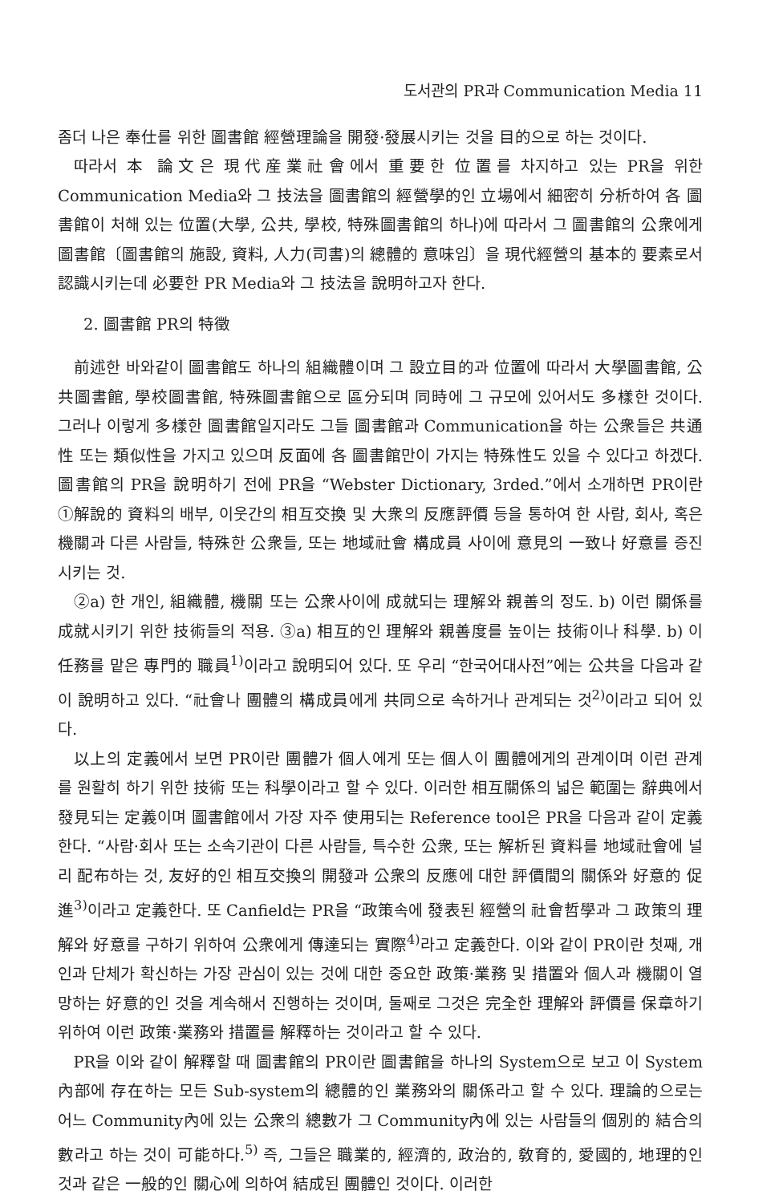도서관의 PR과 Communication Media 11
좀더 나은 奉仕를 위한 圖書館 經營理論을 開發·發展시키는 것을 目的으로 하는 것이다.
따라서 本 論文은 現代産業社會에서 重要한 位置를 차지하고 있는 PR을 위한 Communication Media와 그 技法을 圖書館의 經營學的인 立場에서 細密히 分析하여 各 圖書館이 처해 있는 位置(大學, 公共, 學校, 特殊圖書館의 하나)에 따라서 그 圖書館의 公衆에게 圖書館〔圖書館의 施設, 資料, 人力(司書)의 總體的 意味임〕을 現代經營의 基本的 要素로서 認識시키는데 必要한 PR Media와 그 技法을 說明하고자 한다.
2. 圖書館 PR의 特徵
前述한 바와같이 圖書館도 하나의 組織體이며 그 設立目的과 位置에 따라서 大學圖書館, 公共圖書館, 學校圖書館, 特殊圖書館으로 區分되며 同時에 그 규모에 있어서도 多樣한 것이다. 그러나 이렇게 多樣한 圖書館일지라도 그들 圖書館과 Communication을 하는 公衆들은 共通性 또는 類似性을 가지고 있으며 反面에 各 圖書館만이 가지는 特殊性도 있을 수 있다고 하겠다. 圖書館의 PR을 說明하기 전에 PR을 “Webster Dictionary, 3rded.”에서 소개하면 PR이란 ①解說的 資料의 배부, 이웃간의 相互交換 및 大衆의 反應評價 등을 통하여 한 사람, 회사, 혹은 機關과 다른 사람들, 特殊한 公衆들, 또는 地域社會 構成員 사이에 意見의 一致나 好意를 증진시키는 것.
②a) 한 개인, 組織體, 機關 또는 公衆사이에 成就되는 理解와 親善의 정도. b) 이런 關係를 成就시키기 위한 技術들의 적용. ③a) 相互的인 理解와 親善度를 높이는 技術이나 科學. b) 이 任務를 맡은 專門的 職員<sup>1)</sup>이라고 說明되어 있다. 또 우리 “한국어대사전”에는 公共을 다음과 같이 說明하고 있다. “社會나 團體의 構成員에게 共同으로 속하거나 관계되는 것<sup>2)</sup>이라고 되어 있다.
以上의 定義에서 보면 PR이란 團體가 個人에게 또는 個人이 團體에게의 관계이며 이런 관계를 원활히 하기 위한 技術 또는 科學이라고 할 수 있다. 이러한 相互關係의 넓은 範圍는 辭典에서 發見되는 定義이며 圖書館에서 가장 자주 使用되는 Reference tool은 PR을 다음과 같이 定義한다. “사람·회사 또는 소속기관이 다른 사람들, 특수한 公衆, 또는 解析된 資料를 地域社會에 널리 配布하는 것, 友好的인 相互交換의 開發과 公衆의 反應에 대한 評價間의 關係와 好意的 促進<sup>3)</sup>이라고 定義한다. 또 Canfield는 PR을 “政策속에 發表된 經營의 社會哲學과 그 政策의 理解와 好意를 구하기 위하여 公衆에게 傳達되는 實際<sup>4)</sup>라고 定義한다. 이와 같이 PR이란 첫째, 개인과 단체가 확신하는 가장 관심이 있는 것에 대한 중요한 政策·業務 및 措置와 個人과 機關이 열망하는 好意的인 것을 계속해서 진행하는 것이며, 둘째로 그것은 完全한 理解와 評價를 保章하기 위하여 이런 政策·業務와 措置를 解釋하는 것이라고 할 수 있다.
PR을 이와 같이 解釋할 때 圖書館의 PR이란 圖書館을 하나의 System으로 보고 이 System內部에 存在하는 모든 Sub-system의 總體的인 業務와의 關係라고 할 수 있다. 理論的으로는 어느 Community內에 있는 公衆의 總數가 그 Community內에 있는 사람들의 個別的 結合의 數라고 하는 것이 可能하다.<sup>5)</sup> 즉, 그들은 職業的, 經濟的, 政治的, 敎育的, 愛國的, 地理的인 것과 같은 一般的인 關心에 의하여 結成된 團體인 것이다. 이러한